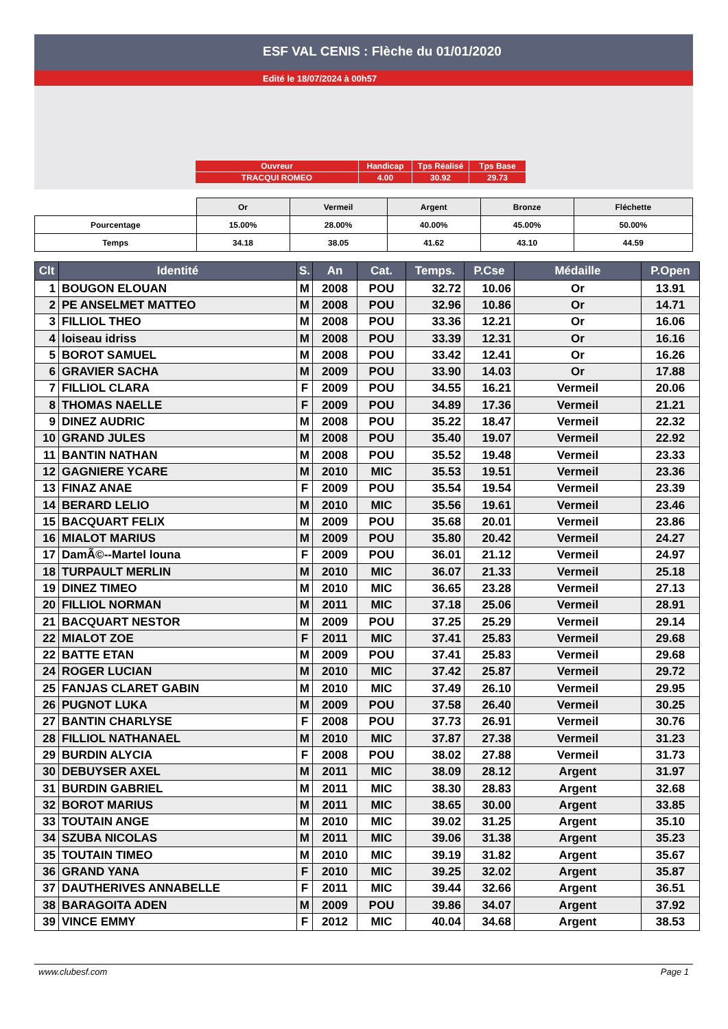ESF VAL CENIS : Flèche du 01/01/2020
Edité le 18/07/2024 à 00h57
| Ouvreur | Handicap | Tps Réalisé | Tps Base |
| TRACQUI ROMEO | 4.00 | 30.92 | 29.73 |
| | Or | Vermeil | Argent | Bronze | Fléchette |
| Pourcentage | 15.00% | 28.00% | 40.00% | 45.00% | 50.00% |
| Temps | 34.18 | 38.05 | 41.62 | 43.10 | 44.59 |
| Clt | Identité | S. | An | Cat. | Temps. | P.Cse | Médaille | P.Open |
| --- | --- | --- | --- | --- | --- | --- | --- | --- |
| 1 | BOUGON ELOUAN | M | 2008 | POU | 32.72 | 10.06 | Or | 13.91 |
| 2 | PE ANSELMET MATTEO | M | 2008 | POU | 32.96 | 10.86 | Or | 14.71 |
| 3 | FILLIOL THEO | M | 2008 | POU | 33.36 | 12.21 | Or | 16.06 |
| 4 | loiseau idriss | M | 2008 | POU | 33.39 | 12.31 | Or | 16.16 |
| 5 | BOROT SAMUEL | M | 2008 | POU | 33.42 | 12.41 | Or | 16.26 |
| 6 | GRAVIER SACHA | M | 2009 | POU | 33.90 | 14.03 | Or | 17.88 |
| 7 | FILLIOL CLARA | F | 2009 | POU | 34.55 | 16.21 | Vermeil | 20.06 |
| 8 | THOMAS NAELLE | F | 2009 | POU | 34.89 | 17.36 | Vermeil | 21.21 |
| 9 | DINEZ AUDRIC | M | 2008 | POU | 35.22 | 18.47 | Vermeil | 22.32 |
| 10 | GRAND JULES | M | 2008 | POU | 35.40 | 19.07 | Vermeil | 22.92 |
| 11 | BANTIN NATHAN | M | 2008 | POU | 35.52 | 19.48 | Vermeil | 23.33 |
| 12 | GAGNIERE YCARE | M | 2010 | MIC | 35.53 | 19.51 | Vermeil | 23.36 |
| 13 | FINAZ ANAE | F | 2009 | POU | 35.54 | 19.54 | Vermeil | 23.39 |
| 14 | BERARD LELIO | M | 2010 | MIC | 35.56 | 19.61 | Vermeil | 23.46 |
| 15 | BACQUART FELIX | M | 2009 | POU | 35.68 | 20.01 | Vermeil | 23.86 |
| 16 | MIALOT MARIUS | M | 2009 | POU | 35.80 | 20.42 | Vermeil | 24.27 |
| 17 | DamÃ©--Martel louna | F | 2009 | POU | 36.01 | 21.12 | Vermeil | 24.97 |
| 18 | TURPAULT MERLIN | M | 2010 | MIC | 36.07 | 21.33 | Vermeil | 25.18 |
| 19 | DINEZ TIMEO | M | 2010 | MIC | 36.65 | 23.28 | Vermeil | 27.13 |
| 20 | FILLIOL NORMAN | M | 2011 | MIC | 37.18 | 25.06 | Vermeil | 28.91 |
| 21 | BACQUART NESTOR | M | 2009 | POU | 37.25 | 25.29 | Vermeil | 29.14 |
| 22 | MIALOT ZOE | F | 2011 | MIC | 37.41 | 25.83 | Vermeil | 29.68 |
| 22 | BATTE ETAN | M | 2009 | POU | 37.41 | 25.83 | Vermeil | 29.68 |
| 24 | ROGER LUCIAN | M | 2010 | MIC | 37.42 | 25.87 | Vermeil | 29.72 |
| 25 | FANJAS CLARET GABIN | M | 2010 | MIC | 37.49 | 26.10 | Vermeil | 29.95 |
| 26 | PUGNOT LUKA | M | 2009 | POU | 37.58 | 26.40 | Vermeil | 30.25 |
| 27 | BANTIN CHARLYSE | F | 2008 | POU | 37.73 | 26.91 | Vermeil | 30.76 |
| 28 | FILLIOL NATHANAEL | M | 2010 | MIC | 37.87 | 27.38 | Vermeil | 31.23 |
| 29 | BURDIN ALYCIA | F | 2008 | POU | 38.02 | 27.88 | Vermeil | 31.73 |
| 30 | DEBUYSER AXEL | M | 2011 | MIC | 38.09 | 28.12 | Argent | 31.97 |
| 31 | BURDIN GABRIEL | M | 2011 | MIC | 38.30 | 28.83 | Argent | 32.68 |
| 32 | BOROT MARIUS | M | 2011 | MIC | 38.65 | 30.00 | Argent | 33.85 |
| 33 | TOUTAIN ANGE | M | 2010 | MIC | 39.02 | 31.25 | Argent | 35.10 |
| 34 | SZUBA NICOLAS | M | 2011 | MIC | 39.06 | 31.38 | Argent | 35.23 |
| 35 | TOUTAIN TIMEO | M | 2010 | MIC | 39.19 | 31.82 | Argent | 35.67 |
| 36 | GRAND YANA | F | 2010 | MIC | 39.25 | 32.02 | Argent | 35.87 |
| 37 | DAUTHERIVES ANNABELLE | F | 2011 | MIC | 39.44 | 32.66 | Argent | 36.51 |
| 38 | BARAGOITA ADEN | M | 2009 | POU | 39.86 | 34.07 | Argent | 37.92 |
| 39 | VINCE EMMY | F | 2012 | MIC | 40.04 | 34.68 | Argent | 38.53 |
www.clubesf.com Page 1